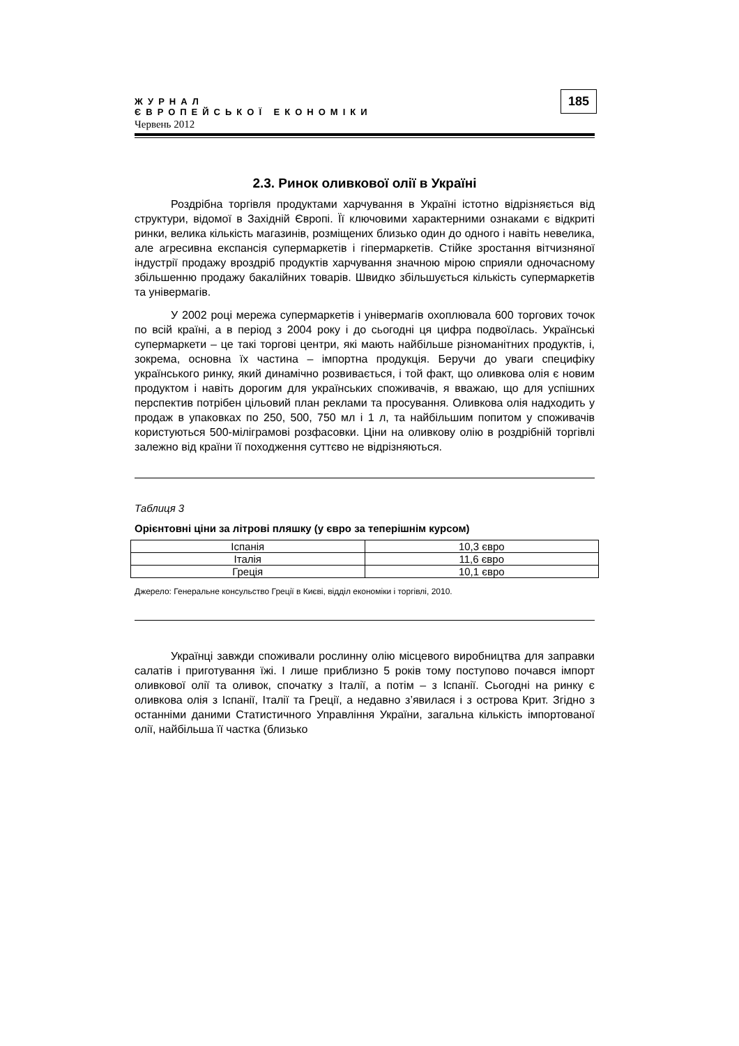185
ЖУРНАЛ
ЄВРОПЕЙСЬКОЇ ЕКОНОМІКИ
Червень 2012
2.3. Ринок оливкової олії в Україні
Роздрібна торгівля продуктами харчування в Україні істотно відрізняється від структури, відомої в Західній Європі. Її ключовими характерними ознаками є відкриті ринки, велика кількість магазинів, розміщених близько один до одного і навіть невелика, але агресивна експансія супермаркетів і гіпермаркетів. Стійке зростання вітчизняної індустрії продажу вроздріб продуктів харчування значною мірою сприяли одночасному збільшенню продажу бакалійних товарів. Швидко збільшується кількість супермаркетів та універмагів.
У 2002 році мережа супермаркетів і універмагів охоплювала 600 торгових точок по всій країні, а в період з 2004 року і до сьогодні ця цифра подвоїлась. Українські супермаркети – це такі торгові центри, які мають найбільше різноманітних продуктів, і, зокрема, основна їх частина – імпортна продукція. Беручи до уваги специфіку українського ринку, який динамічно розвивається, і той факт, що оливкова олія є новим продуктом і навіть дорогим для українських споживачів, я вважаю, що для успішних перспектив потрібен цільовий план реклами та просування. Оливкова олія надходить у продаж в упаковках по 250, 500, 750 мл і 1 л, та найбільшим попитом у споживачів користуються 500-міліграмові розфасовки. Ціни на оливкову олію в роздрібній торгівлі залежно від країни її походження суттєво не відрізняються.
Таблиця 3
Орієнтовні ціни за літрові пляшку (у євро за теперішнім курсом)
| Іспанія | 10,3 євро |
| Італія | 11,6 євро |
| Греція | 10,1 євро |
Джерело: Генеральне консульство Греції в Києві, відділ економіки і торгівлі, 2010.
Українці завжди споживали рослинну олію місцевого виробництва для заправки салатів і приготування їжі. І лише приблизно 5 років тому поступово почався імпорт оливкової олії та оливок, спочатку з Італії, а потім – з Іспанії. Сьогодні на ринку є оливкова олія з Іспанії, Італії та Греції, а недавно з’явилася і з острова Крит. Згідно з останніми даними Статистичного Управління України, загальна кількість імпортованої олії, найбільша її частка (близько